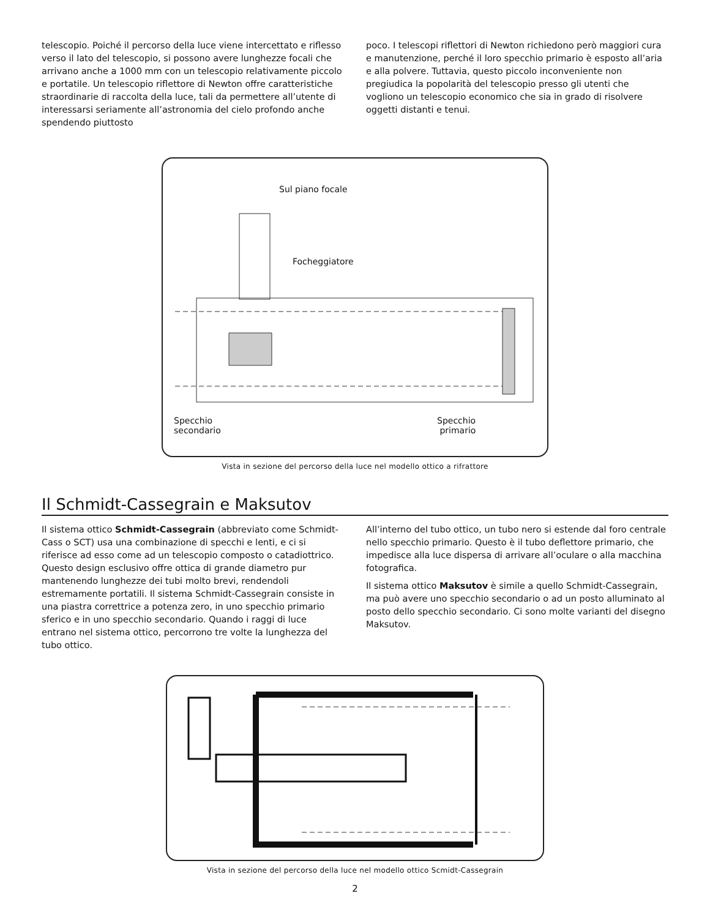telescopio. Poiché il percorso della luce viene intercettato e riflesso verso il lato del telescopio, si possono avere lunghezze focali che arrivano anche a 1000 mm con un telescopio relativamente piccolo e portatile. Un telescopio riflettore di Newton offre caratteristiche straordinarie di raccolta della luce, tali da permettere all’utente di interessarsi seriamente all’astronomia del cielo profondo anche spendendo piuttosto
poco. I telescopi riflettori di Newton richiedono però maggiori cura e manutenzione, perché il loro specchio primario è esposto all’aria e alla polvere. Tuttavia, questo piccolo inconveniente non pregiudica la popolarità del telescopio presso gli utenti che vogliono un telescopio economico che sia in grado di risolvere oggetti distanti e tenui.
Sul piano focale
Focheggiatore
Specchio
secondario
Specchio
primario
Vista in sezione del percorso della luce nel modello ottico a rifrattore
Il Schmidt-Cassegrain e Maksutov
Il sistema ottico Schmidt-Cassegrain (abbreviato come Schmidt-Cass o SCT) usa una combinazione di specchi e lenti, e ci si riferisce ad esso come ad un telescopio composto o catadiottrico. Questo design esclusivo offre ottica di grande diametro pur mantenendo lunghezze dei tubi molto brevi, rendendoli estremamente portatili. Il sistema Schmidt-Cassegrain consiste in una piastra correttrice a potenza zero, in uno specchio primario sferico e in uno specchio secondario. Quando i raggi di luce entrano nel sistema ottico, percorrono tre volte la lunghezza del tubo ottico.
All’interno del tubo ottico, un tubo nero si estende dal foro centrale nello specchio primario. Questo è il tubo deflettore primario, che impedisce alla luce dispersa di arrivare all’oculare o alla macchina fotografica.
Il sistema ottico Maksutov è simile a quello Schmidt-Cassegrain, ma può avere uno specchio secondario o ad un posto alluminato al posto dello specchio secondario. Ci sono molte varianti del disegno Maksutov.
Vista in sezione del percorso della luce nel modello ottico Scmidt-Cassegrain
2